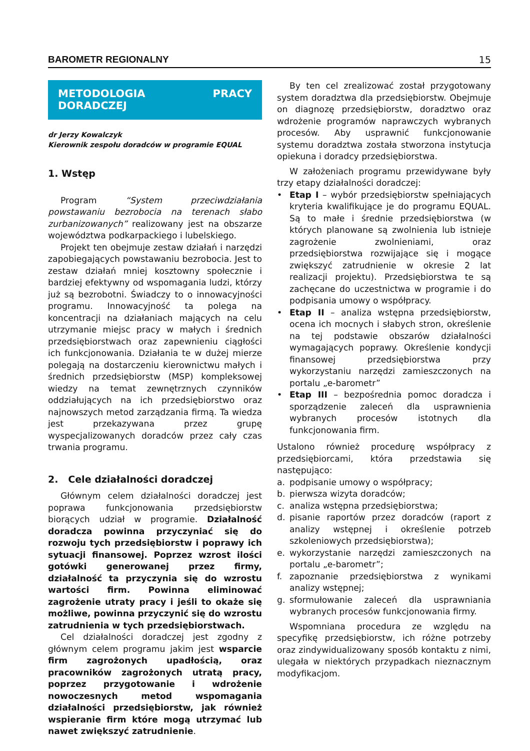BAROMETR REGIONALNY 15
METODOLOGIA PRACY DORADCZEJ
dr Jerzy Kowalczyk
Kierownik zespołu doradców w programie EQUAL
1. Wstęp
Program “System przeciwdziałania powstawaniu bezrobocia na terenach słabo zurbanizowanych” realizowany jest na obszarze województwa podkarpackiego i lubelskiego.
Projekt ten obejmuje zestaw działań i narzędzi zapobiegających powstawaniu bezrobocia. Jest to zestaw działań mniej kosztowny społecznie i bardziej efektywny od wspomagania ludzi, którzy już są bezrobotni. Świadczy to o innowacyjności programu. Innowacyjność ta polega na koncentracji na działaniach mających na celu utrzymanie miejsc pracy w małych i średnich przedsiębiorstwach oraz zapewnieniu ciągłości ich funkcjonowania. Działania te w dużej mierze polegają na dostarczeniu kierownictwu małych i średnich przedsiębiorstw (MSP) kompleksowej wiedzy na temat zewnętrznych czynników oddziałujących na ich przedsiębiorstwo oraz najnowszych metod zarządzania firmą. Ta wiedza jest przekazywana przez grupę wyspecjalizowanych doradców przez cały czas trwania programu.
2. Cele działalności doradczej
Głównym celem działalności doradczej jest poprawa funkcjonowania przedsiębiorstw biorących udział w programie. Działalność doradcza powinna przyczyniać się do rozwoju tych przedsiębiorstw i poprawy ich sytuacji finansowej. Poprzez wzrost ilości gotówki generowanej przez firmy, działalność ta przyczynia się do wzrostu wartości firm. Powinna eliminować zagrożenie utraty pracy i jeśli to okaże się możliwe, powinna przyczynić się do wzrostu zatrudnienia w tych przedsiębiorstwach.
Cel działalności doradczej jest zgodny z głównym celem programu jakim jest wsparcie firm zagrożonych upadłością, oraz pracowników zagrożonych utratą pracy, poprzez przygotowanie i wdrożenie nowoczesnych metod wspomagania działalności przedsiębiorstw, jak również wspieranie firm które mogą utrzymać lub nawet zwiększyć zatrudnienie.
By ten cel zrealizować został przygotowany system doradztwa dla przedsiębiorstw. Obejmuje on diagnozę przedsiębiorstw, doradztwo oraz wdrożenie programów naprawczych wybranych procesów. Aby usprawnić funkcjonowanie systemu doradztwa została stworzona instytucja opiekuna i doradcy przedsiębiorstwa.
W założeniach programu przewidywane były trzy etapy działalności doradczej:
• Etap I – wybór przedsiębiorstw spełniających kryteria kwalifikujące je do programu EQUAL. Są to małe i średnie przedsiębiorstwa (w których planowane są zwolnienia lub istnieje zagrożenie zwolnieniami, oraz przedsiębiorstwa rozwijające się i mogące zwiększyć zatrudnienie w okresie 2 lat realizacji projektu). Przedsiębiorstwa te są zachęcane do uczestnictwa w programie i do podpisania umowy o współpracy.
• Etap II – analiza wstępna przedsiębiorstw, ocena ich mocnych i słabych stron, określenie na tej podstawie obszarów działalności wymagających poprawy. Określenie kondycji finansowej przedsiębiorstwa przy wykorzystaniu narzędzi zamieszczonych na portalu „e-barometr”
• Etap III – bezpośrednia pomoc doradcza i sporządzenie zaleceń dla usprawnienia wybranych procesów istotnych dla funkcjonowania firm.
Ustalono również procedurę współpracy z przedsiębiorcami, która przedstawia się następująco:
a. podpisanie umowy o współpracy;
b. pierwsza wizyta doradców;
c. analiza wstępna przedsiębiorstwa;
d. pisanie raportów przez doradców (raport z analizy wstępnej i określenie potrzeb szkoleniowych przedsiębiorstwa);
e. wykorzystanie narzędzi zamieszczonych na portalu „e-barometr”;
f. zapoznanie przedsiębiorstwa z wynikami analizy wstępnej;
g. sformułowanie zaleceń dla usprawniania wybranych procesów funkcjonowania firmy.
Wspomniana procedura ze względu na specyfikę przedsiębiorstw, ich różne potrzeby oraz zindywidualizowany sposób kontaktu z nimi, ulegała w niektórych przypadkach nieznacznym modyfikacjom.